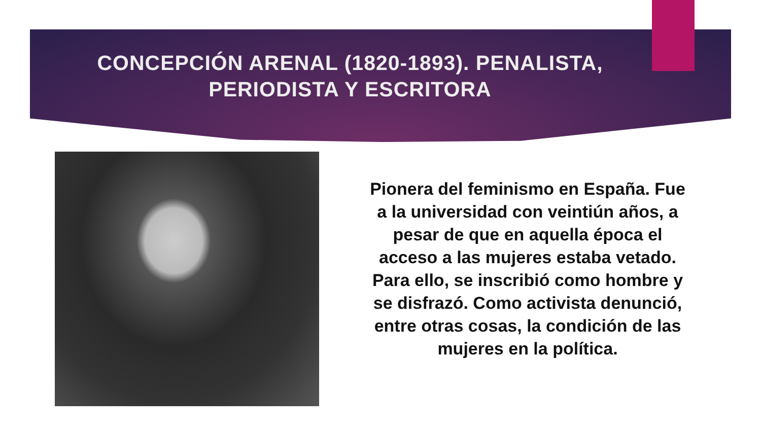CONCEPCIÓN ARENAL (1820-1893). PENALISTA,
PERIODISTA Y ESCRITORA
Pionera del feminismo en España. Fue a la universidad con veintiún años, a pesar de que en aquella época el acceso a las mujeres estaba vetado. Para ello, se inscribió como hombre y se disfrazó. Como activista denunció, entre otras cosas, la condición de las mujeres en la política.